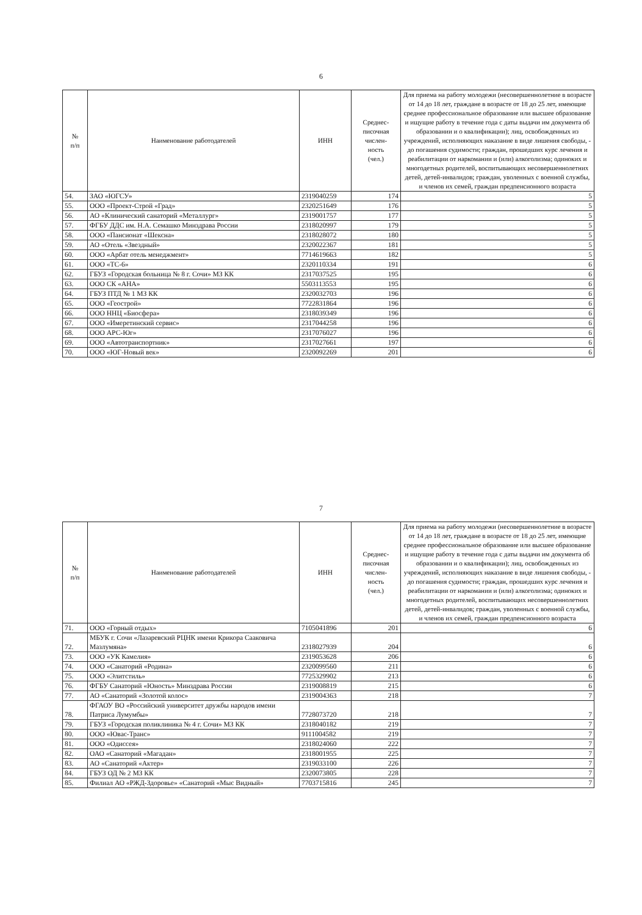6
| № п/п | Наименование работодателей | ИНН | Среднес- писочная числен- ность (чел.) | Для приема на работу молодежи (несовершеннолетние в возрасте от 14 до 18 лет, граждане в возрасте от 18 до 25 лет, имеющие среднее профессиональное образование или высшее образование и ищущие работу в течение года с даты выдачи им документа об образовании и о квалификации); лиц, освобожденных из учреждений, исполняющих наказание в виде лишения свободы, - до погашения судимости; граждан, прошедших курс лечения и реабилитации от наркомании и (или) алкоголизма; одиноких и многодетных родителей, воспитывающих несовершеннолетних детей, детей-инвалидов; граждан, уволенных с военной службы, и членов их семей, граждан предпенсионного возраста |
| --- | --- | --- | --- | --- |
| 54. | ЗАО «ЮГСУ» | 2319040259 | 174 | 5 |
| 55. | ООО «Проект-Строй «Град» | 2320251649 | 176 | 5 |
| 56. | АО «Клинический санаторий «Металлург» | 2319001757 | 177 | 5 |
| 57. | ФГБУ ДДС им. Н.А. Семашко Минздрава России | 2318020997 | 179 | 5 |
| 58. | ООО «Пансионат «Шексна» | 2318028072 | 180 | 5 |
| 59. | АО «Отель «Звездный» | 2320022367 | 181 | 5 |
| 60. | ООО «Арбат отель менеджмент» | 7714619663 | 182 | 5 |
| 61. | ООО «ТС-6» | 2320110334 | 191 | 6 |
| 62. | ГБУЗ «Городская больница № 8 г. Сочи» МЗ КК | 2317037525 | 195 | 6 |
| 63. | ООО СК «АНА» | 5503113553 | 195 | 6 |
| 64. | ГБУЗ ПТД № 1 МЗ КК | 2320032703 | 196 | 6 |
| 65. | ООО «Геострой» | 7722831864 | 196 | 6 |
| 66. | ООО ННЦ «Биосфера» | 2318039349 | 196 | 6 |
| 67. | ООО «Имеретинский сервис» | 2317044258 | 196 | 6 |
| 68. | ООО АРС-Юг» | 2317076027 | 196 | 6 |
| 69. | ООО «Автотранспортник» | 2317027661 | 197 | 6 |
| 70. | ООО «ЮГ-Новый век» | 2320092269 | 201 | 6 |
7
| № п/п | Наименование работодателей | ИНН | Среднес- писочная числен- ность (чел.) | Для приема на работу молодежи (несовершеннолетние в возрасте от 14 до 18 лет, граждане в возрасте от 18 до 25 лет, имеющие среднее профессиональное образование или высшее образование и ищущие работу в течение года с даты выдачи им документа об образовании и о квалификации); лиц, освобожденных из учреждений, исполняющих наказание в виде лишения свободы, - до погашения судимости; граждан, прошедших курс лечения и реабилитации от наркомании и (или) алкоголизма; одиноких и многодетных родителей, воспитывающих несовершеннолетних детей, детей-инвалидов; граждан, уволенных с военной службы, и членов их семей, граждан предпенсионного возраста |
| --- | --- | --- | --- | --- |
| 71. | ООО «Горный отдых» | 7105041896 | 201 | 6 |
| 72. | МБУК г. Сочи «Лазаревский РЦНК имени Крикора Сааковича Мазлумяна» | 2318027939 | 204 | 6 |
| 73. | ООО «УК Камелия» | 2319053628 | 206 | 6 |
| 74. | ООО «Санаторий «Родина» | 2320099560 | 211 | 6 |
| 75. | ООО «Элитстиль» | 7725329902 | 213 | 6 |
| 76. | ФГБУ Санаторий «Юность» Минздрава России | 2319008819 | 215 | 6 |
| 77. | АО «Санаторий «Золотой колос» | 2319004363 | 218 | 7 |
| 78. | ФГАОУ ВО «Российский университет дружбы народов имени Патриса Лумумбы» | 7728073720 | 218 | 7 |
| 79. | ГБУЗ «Городская поликлиника № 4 г. Сочи» МЗ КК | 2318040182 | 219 | 7 |
| 80. | ООО «Ювас-Транс» | 9111004582 | 219 | 7 |
| 81. | ООО «Одиссея» | 2318024060 | 222 | 7 |
| 82. | ОАО «Санаторий «Магадан» | 2318001955 | 225 | 7 |
| 83. | АО «Санаторий «Актер» | 2319033100 | 226 | 7 |
| 84. | ГБУЗ ОД № 2 МЗ КК | 2320073805 | 228 | 7 |
| 85. | Филиал АО «РЖД-Здоровье» «Санаторий «Мыс Видный» | 7703715816 | 245 | 7 |